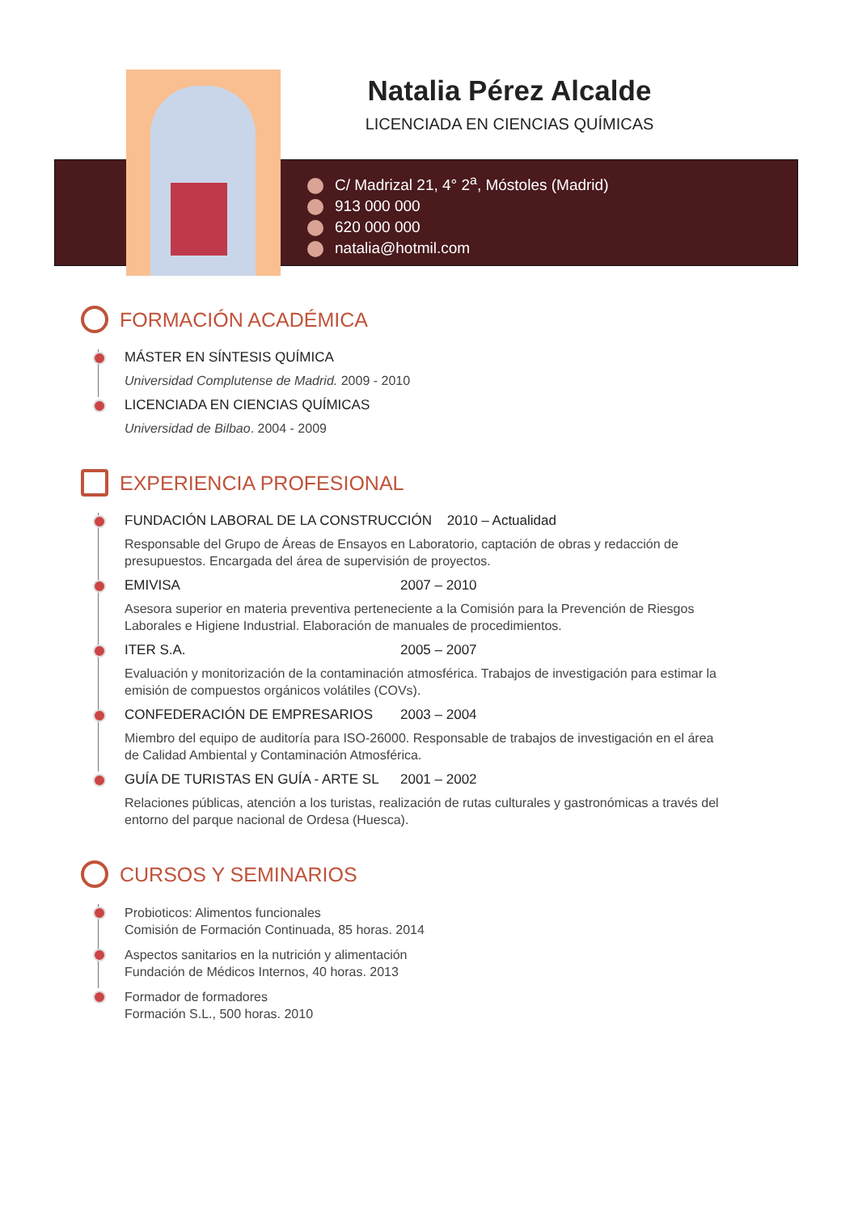Natalia Pérez Alcalde
LICENCIADA EN CIENCIAS QUÍMICAS
C/ Madrizal 21, 4° 2<sup>a</sup>, Móstoles (Madrid)
913 000 000
620 000 000
natalia@hotmil.com
FORMACIÓN ACADÉMICA
MÁSTER EN SÍNTESIS QUÍMICA
Universidad Complutense de Madrid. 2009 - 2010
LICENCIADA EN CIENCIAS QUÍMICAS
Universidad de Bilbao. 2004 - 2009
EXPERIENCIA PROFESIONAL
FUNDACIÓN LABORAL DE LA CONSTRUCCIÓN 2010 – Actualidad
Responsable del Grupo de Áreas de Ensayos en Laboratorio, captación de obras y redacción de presupuestos. Encargada del área de supervisión de proyectos.
EMIVISA 2007 – 2010
Asesora superior en materia preventiva perteneciente a la Comisión para la Prevención de Riesgos Laborales e Higiene Industrial. Elaboración de manuales de procedimientos.
ITER S.A. 2005 – 2007
Evaluación y monitorización de la contaminación atmosférica. Trabajos de investigación para estimar la emisión de compuestos orgánicos volátiles (COVs).
CONFEDERACIÓN DE EMPRESARIOS 2003 – 2004
Miembro del equipo de auditoría para ISO-26000. Responsable de trabajos de investigación en el área de Calidad Ambiental y Contaminación Atmosférica.
GUÍA DE TURISTAS EN GUÍA - ARTE SL 2001 – 2002
Relaciones públicas, atención a los turistas, realización de rutas culturales y gastronómicas a través del entorno del parque nacional de Ordesa (Huesca).
CURSOS Y SEMINARIOS
Probioticos: Alimentos funcionales
Comisión de Formación Continuada, 85 horas. 2014
Aspectos sanitarios en la nutrición y alimentación
Fundación de Médicos Internos, 40 horas. 2013
Formador de formadores
Formación S.L., 500 horas. 2010